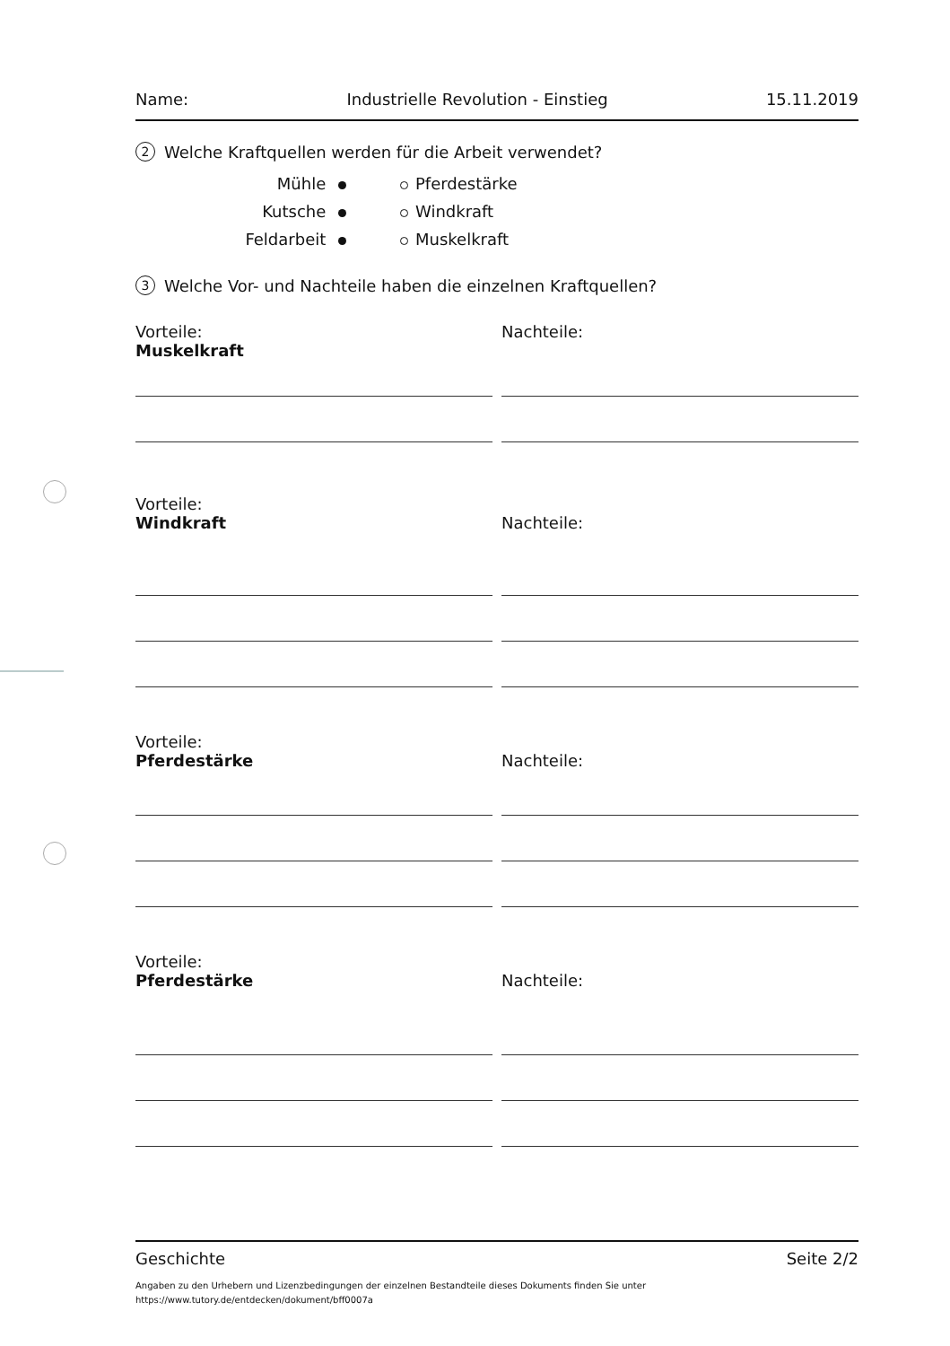Name: Industrielle Revolution - Einstieg 15.11.2019
2 Welche Kraftquellen werden für die Arbeit verwendet?
Mühle Pferdestärke Kutsche Windkraft Feldarbeit Muskelkraft
3 Welche Vor- und Nachteile haben die einzelnen Kraftquellen?
Vorteile:
Muskelkraft
Nachteile:
Vorteile:
Windkraft
Nachteile:
Vorteile:
Pferdestärke
Nachteile:
Vorteile:
Pferdestärke
Nachteile:
Geschichte Seite 2/2
Angaben zu den Urhebern und Lizenzbedingungen der einzelnen Bestandteile dieses Dokuments finden Sie unter
https://www.tutory.de/entdecken/dokument/bff0007a